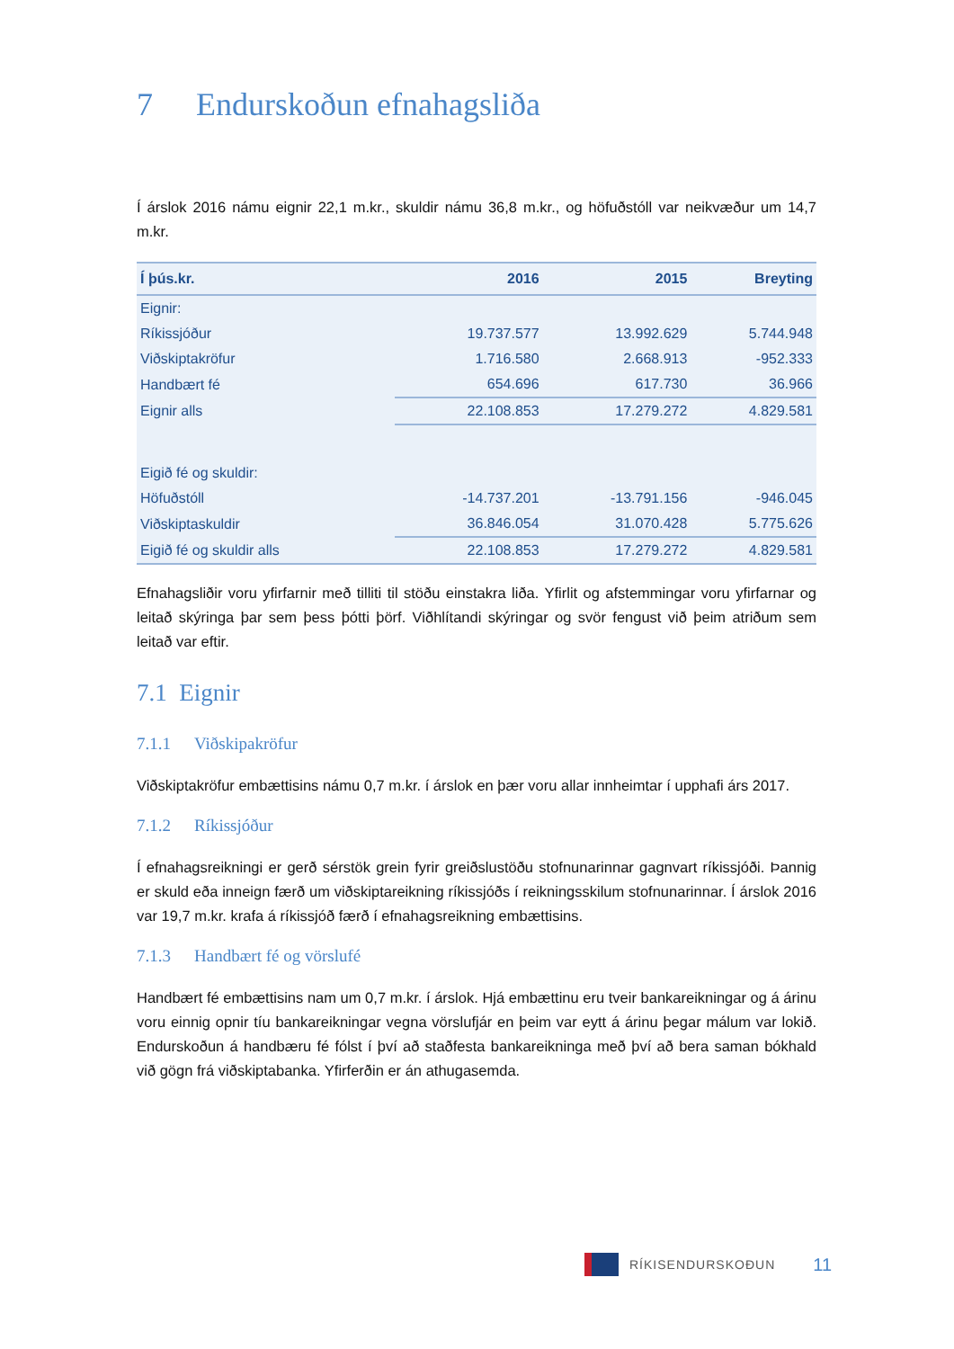7 Endurskoðun efnahagsliða
Í árslok 2016 námu eignir 22,1 m.kr., skuldir námu 36,8 m.kr., og höfuðstóll var neikvæður um 14,7 m.kr.
| Í þús.kr. | 2016 | 2015 | Breyting |
| --- | --- | --- | --- |
| Eignir: | | | |
| Ríkissjóður | 19.737.577 | 13.992.629 | 5.744.948 |
| Viðskiptakröfur | 1.716.580 | 2.668.913 | -952.333 |
| Handbært fé | 654.696 | 617.730 | 36.966 |
| Eignir alls | 22.108.853 | 17.279.272 | 4.829.581 |
| Eigið fé og skuldir: | | | |
| Höfuðstóll | -14.737.201 | -13.791.156 | -946.045 |
| Viðskiptaskuldir | 36.846.054 | 31.070.428 | 5.775.626 |
| Eigið fé og skuldir alls | 22.108.853 | 17.279.272 | 4.829.581 |
Efnahagsliðir voru yfirfarnir með tilliti til stöðu einstakra liða. Yfirlit og afstemmingar voru yfirfarnar og leitað skýringa þar sem þess þótti þörf. Viðhlítandi skýringar og svör fengust við þeim atriðum sem leitað var eftir.
7.1 Eignir
7.1.1 Viðskipakröfur
Viðskiptakröfur embættisins námu 0,7 m.kr. í árslok en þær voru allar innheimtar í upphafi árs 2017.
7.1.2 Ríkissjóður
Í efnahagsreikningi er gerð sérstök grein fyrir greiðslustöðu stofnunarinnar gagnvart ríkissjóði. Þannig er skuld eða inneign færð um viðskiptareikning ríkissjóðs í reikningsskilum stofnunarinnar. Í árslok 2016 var 19,7 m.kr. krafa á ríkissjóð færð í efnahagsreikning embættisins.
7.1.3 Handbært fé og vörslufé
Handbært fé embættisins nam um 0,7 m.kr. í árslok. Hjá embættinu eru tveir bankareikningar og á árinu voru einnig opnir tíu bankareikningar vegna vörslufjár en þeim var eytt á árinu þegar málum var lokið. Endurskoðun á handbæru fé fólst í því að staðfesta bankareikninga með því að bera saman bókhald við gögn frá viðskiptabanka. Yfirferðin er án athugasemda.
RÍKISENDURSKOÐUN 11